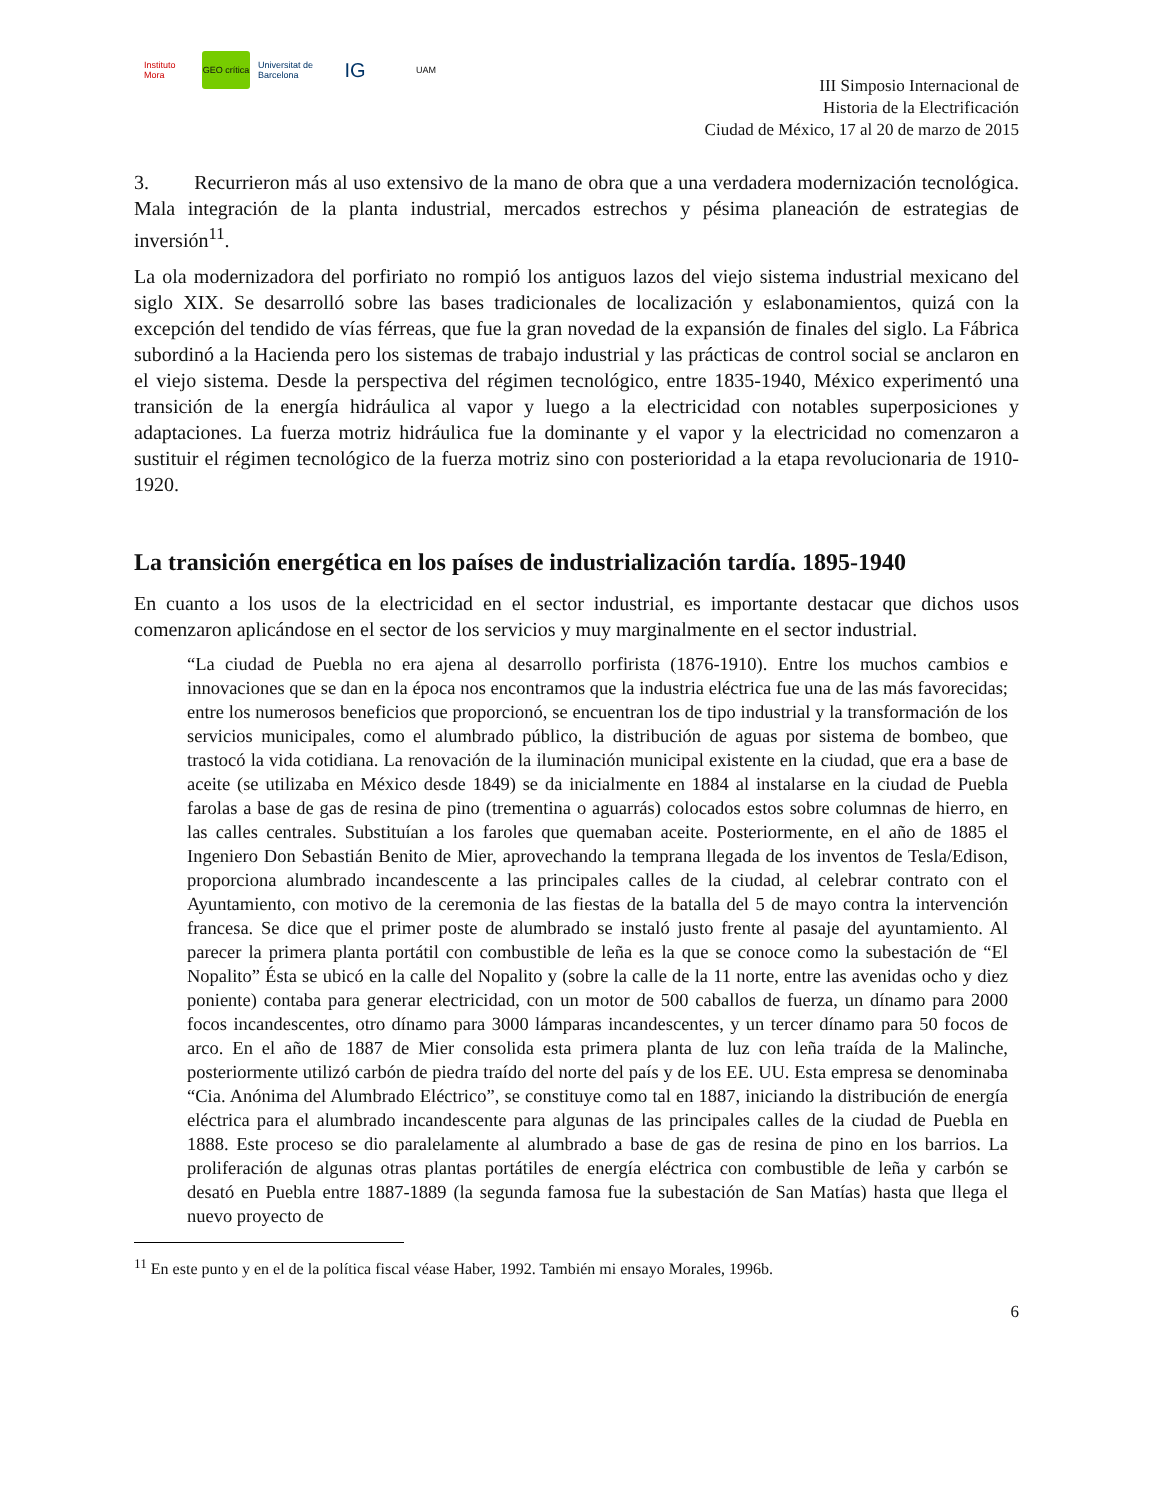Instituto Mora
GEO crítica
Universitat de Barcelona
IG
UAM
III Simposio Internacional de
Historia de la Electrificación
Ciudad de México, 17 al 20 de marzo de 2015
3. Recurrieron más al uso extensivo de la mano de obra que a una verdadera modernización tecnológica. Mala integración de la planta industrial, mercados estrechos y pésima planeación de estrategias de inversión<sup>11</sup>.
La ola modernizadora del porfiriato no rompió los antiguos lazos del viejo sistema industrial mexicano del siglo XIX. Se desarrolló sobre las bases tradicionales de localización y eslabonamientos, quizá con la excepción del tendido de vías férreas, que fue la gran novedad de la expansión de finales del siglo. La Fábrica subordinó a la Hacienda pero los sistemas de trabajo industrial y las prácticas de control social se anclaron en el viejo sistema. Desde la perspectiva del régimen tecnológico, entre 1835-1940, México experimentó una transición de la energía hidráulica al vapor y luego a la electricidad con notables superposiciones y adaptaciones. La fuerza motriz hidráulica fue la dominante y el vapor y la electricidad no comenzaron a sustituir el régimen tecnológico de la fuerza motriz sino con posterioridad a la etapa revolucionaria de 1910-1920.
La transición energética en los países de industrialización tardía. 1895-1940
En cuanto a los usos de la electricidad en el sector industrial, es importante destacar que dichos usos comenzaron aplicándose en el sector de los servicios y muy marginalmente en el sector industrial.
“La ciudad de Puebla no era ajena al desarrollo porfirista (1876-1910). Entre los muchos cambios e innovaciones que se dan en la época nos encontramos que la industria eléctrica fue una de las más favorecidas; entre los numerosos beneficios que proporcionó, se encuentran los de tipo industrial y la transformación de los servicios municipales, como el alumbrado público, la distribución de aguas por sistema de bombeo, que trastocó la vida cotidiana. La renovación de la iluminación municipal existente en la ciudad, que era a base de aceite (se utilizaba en México desde 1849) se da inicialmente en 1884 al instalarse en la ciudad de Puebla farolas a base de gas de resina de pino (trementina o aguarrás) colocados estos sobre columnas de hierro, en las calles centrales. Substituían a los faroles que quemaban aceite. Posteriormente, en el año de 1885 el Ingeniero Don Sebastián Benito de Mier, aprovechando la temprana llegada de los inventos de Tesla/Edison, proporciona alumbrado incandescente a las principales calles de la ciudad, al celebrar contrato con el Ayuntamiento, con motivo de la ceremonia de las fiestas de la batalla del 5 de mayo contra la intervención francesa. Se dice que el primer poste de alumbrado se instaló justo frente al pasaje del ayuntamiento. Al parecer la primera planta portátil con combustible de leña es la que se conoce como la subestación de “El Nopalito” Ésta se ubicó en la calle del Nopalito y (sobre la calle de la 11 norte, entre las avenidas ocho y diez poniente) contaba para generar electricidad, con un motor de 500 caballos de fuerza, un dínamo para 2000 focos incandescentes, otro dínamo para 3000 lámparas incandescentes, y un tercer dínamo para 50 focos de arco. En el año de 1887 de Mier consolida esta primera planta de luz con leña traída de la Malinche, posteriormente utilizó carbón de piedra traído del norte del país y de los EE. UU. Esta empresa se denominaba “Cia. Anónima del Alumbrado Eléctrico”, se constituye como tal en 1887, iniciando la distribución de energía eléctrica para el alumbrado incandescente para algunas de las principales calles de la ciudad de Puebla en 1888. Este proceso se dio paralelamente al alumbrado a base de gas de resina de pino en los barrios. La proliferación de algunas otras plantas portátiles de energía eléctrica con combustible de leña y carbón se desató en Puebla entre 1887-1889 (la segunda famosa fue la subestación de San Matías) hasta que llega el nuevo proyecto de
<sup>11</sup> En este punto y en el de la política fiscal véase Haber, 1992. También mi ensayo Morales, 1996b.
6